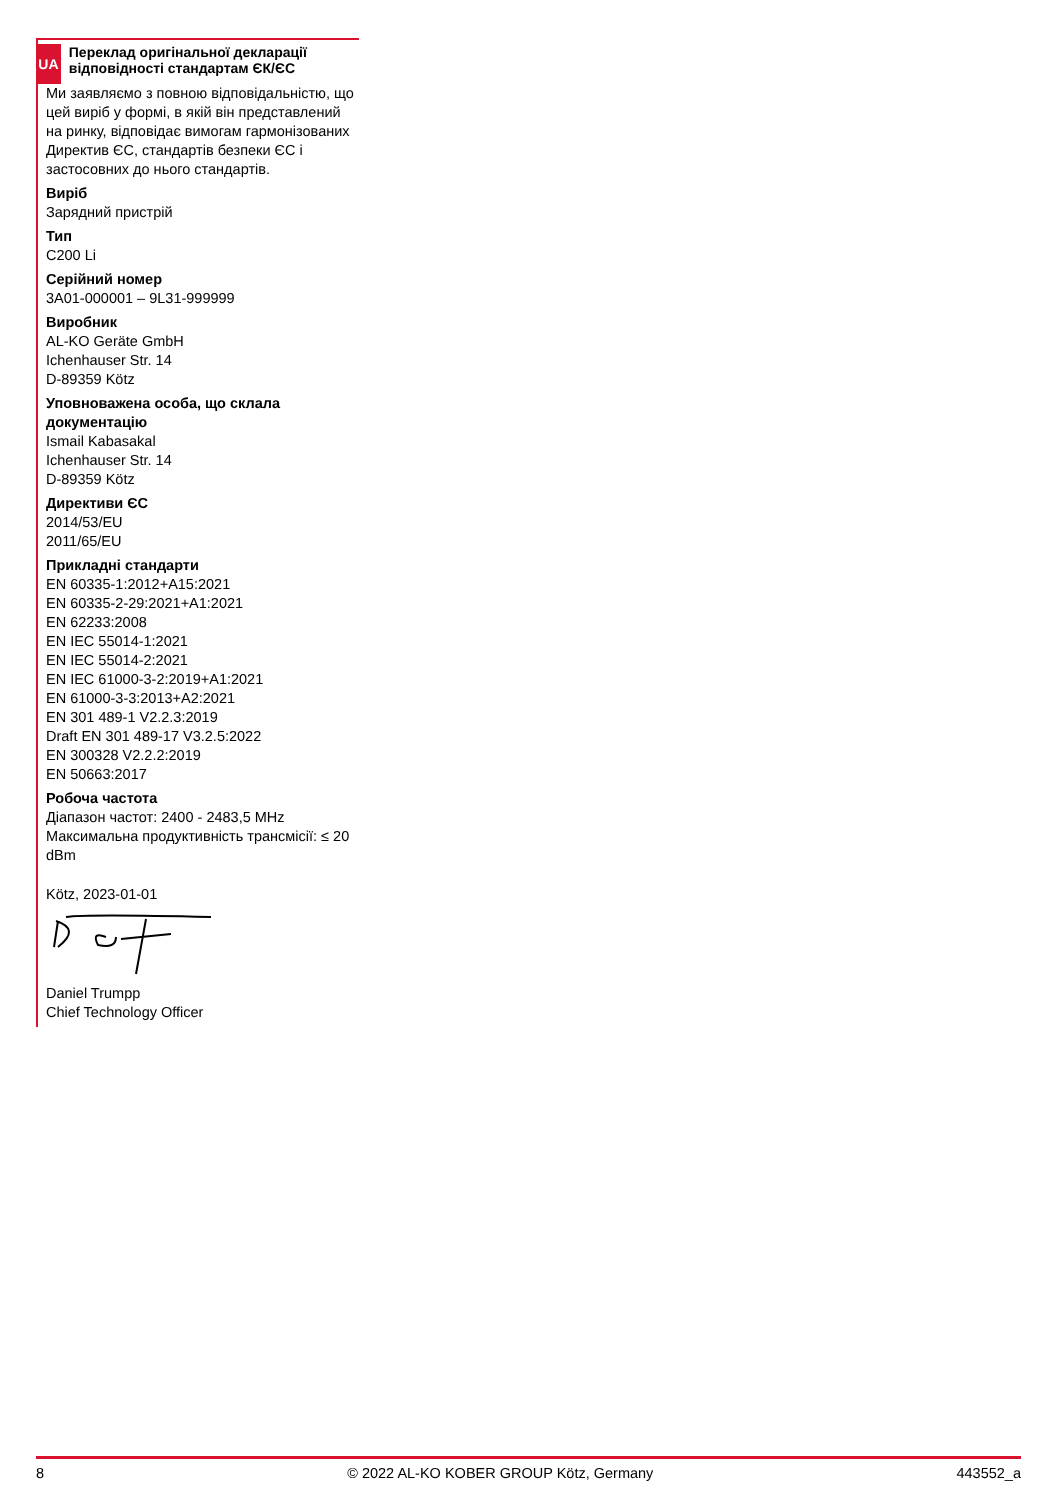UA
Переклад оригінальної декларації відповідності стандартам ЄК/ЄС
Ми заявляємо з повною відповідальністю, що цей виріб у формі, в якій він представлений на ринку, відповідає вимогам гармонізованих Директив ЄС, стандартів безпеки ЄС і застосовних до нього стандартів.
Виріб
Зарядний пристрій
Тип
C200 Li
Серійний номер
3A01-000001 – 9L31-999999
Виробник
AL-KO Geräte GmbH
Ichenhauser Str. 14
D-89359 Kötz
Уповноважена особа, що склала документацію
Ismail Kabasakal
Ichenhauser Str. 14
D-89359 Kötz
Директиви ЄС
2014/53/EU
2011/65/EU
Прикладні стандарти
EN 60335-1:2012+A15:2021
EN 60335-2-29:2021+A1:2021
EN 62233:2008
EN IEC 55014-1:2021
EN IEC 55014-2:2021
EN IEC 61000-3-2:2019+A1:2021
EN 61000-3-3:2013+A2:2021
EN 301 489-1 V2.2.3:2019
Draft EN 301 489-17 V3.2.5:2022
EN 300328 V2.2.2:2019
EN 50663:2017
Робоча частота
Діапазон частот: 2400 - 2483,5 MHz
Максимальна продуктивність трансмісії: ≤ 20 dBm
Kötz, 2023-01-01
Daniel Trumpp
Chief Technology Officer
8 © 2022 AL-KO KOBER GROUP Kötz, Germany 443552_a